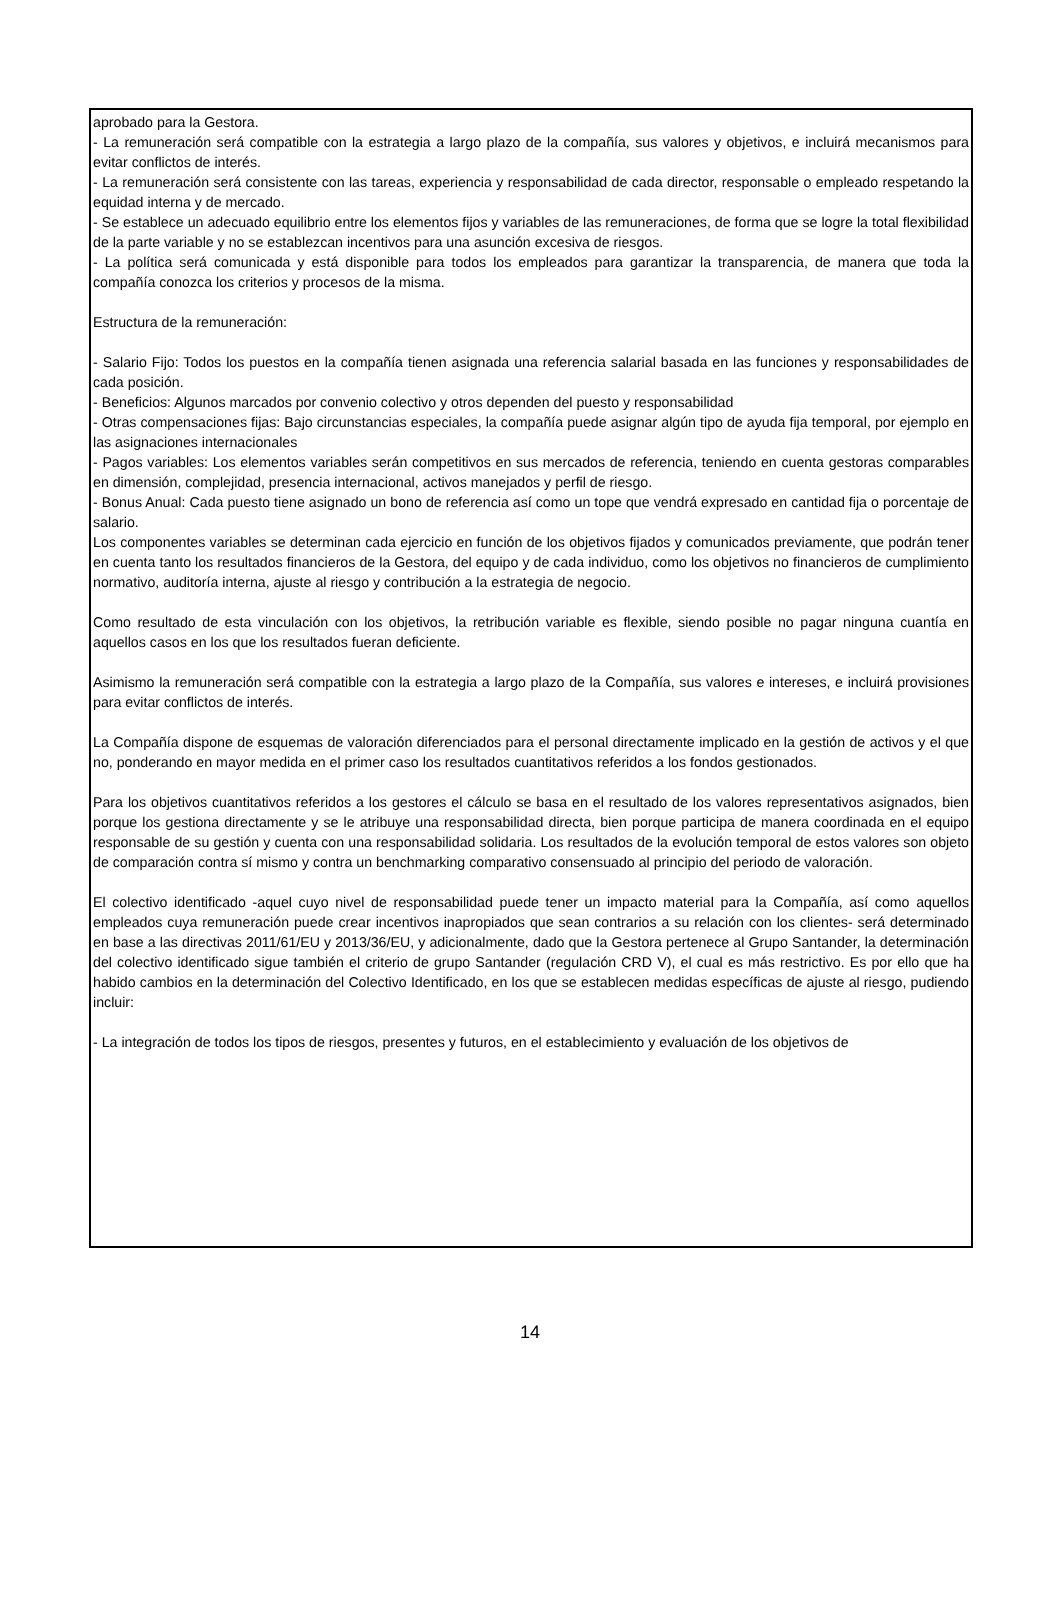aprobado para la Gestora.
- La remuneración será compatible con la estrategia a largo plazo de la compañía, sus valores y objetivos, e incluirá mecanismos para evitar conflictos de interés.
- La remuneración será consistente con las tareas, experiencia y responsabilidad de cada director, responsable o empleado respetando la equidad interna y de mercado.
- Se establece un adecuado equilibrio entre los elementos fijos y variables de las remuneraciones, de forma que se logre la total flexibilidad de la parte variable y no se establezcan incentivos para una asunción excesiva de riesgos.
- La política será comunicada y está disponible para todos los empleados para garantizar la transparencia, de manera que toda la compañía conozca los criterios y procesos de la misma.
Estructura de la remuneración:
- Salario Fijo: Todos los puestos en la compañía tienen asignada una referencia salarial basada en las funciones y responsabilidades de cada posición.
- Beneficios: Algunos marcados por convenio colectivo y otros dependen del puesto y responsabilidad
- Otras compensaciones fijas: Bajo circunstancias especiales, la compañía puede asignar algún tipo de ayuda fija temporal, por ejemplo en las asignaciones internacionales
- Pagos variables: Los elementos variables serán competitivos en sus mercados de referencia, teniendo en cuenta gestoras comparables en dimensión, complejidad, presencia internacional, activos manejados y perfil de riesgo.
- Bonus Anual: Cada puesto tiene asignado un bono de referencia así como un tope que vendrá expresado en cantidad fija o porcentaje de salario.
Los componentes variables se determinan cada ejercicio en función de los objetivos fijados y comunicados previamente, que podrán tener en cuenta tanto los resultados financieros de la Gestora, del equipo y de cada individuo, como los objetivos no financieros de cumplimiento normativo, auditoría interna, ajuste al riesgo y contribución a la estrategia de negocio.
Como resultado de esta vinculación con los objetivos, la retribución variable es flexible, siendo posible no pagar ninguna cuantía en aquellos casos en los que los resultados fueran deficiente.
Asimismo la remuneración será compatible con la estrategia a largo plazo de la Compañía, sus valores e intereses, e incluirá provisiones para evitar conflictos de interés.
La Compañía dispone de esquemas de valoración diferenciados para el personal directamente implicado en la gestión de activos y el que no, ponderando en mayor medida en el primer caso los resultados cuantitativos referidos a los fondos gestionados.
Para los objetivos cuantitativos referidos a los gestores el cálculo se basa en el resultado de los valores representativos asignados, bien porque los gestiona directamente y se le atribuye una responsabilidad directa, bien porque participa de manera coordinada en el equipo responsable de su gestión y cuenta con una responsabilidad solidaria. Los resultados de la evolución temporal de estos valores son objeto de comparación contra sí mismo y contra un benchmarking comparativo consensuado al principio del periodo de valoración.
El colectivo identificado -aquel cuyo nivel de responsabilidad puede tener un impacto material para la Compañía, así como aquellos empleados cuya remuneración puede crear incentivos inapropiados que sean contrarios a su relación con los clientes- será determinado en base a las directivas 2011/61/EU y 2013/36/EU, y adicionalmente, dado que la Gestora pertenece al Grupo Santander, la determinación del colectivo identificado sigue también el criterio de grupo Santander (regulación CRD V), el cual es más restrictivo. Es por ello que ha habido cambios en la determinación del Colectivo Identificado, en los que se establecen medidas específicas de ajuste al riesgo, pudiendo incluir:
- La integración de todos los tipos de riesgos, presentes y futuros, en el establecimiento y evaluación de los objetivos de
14